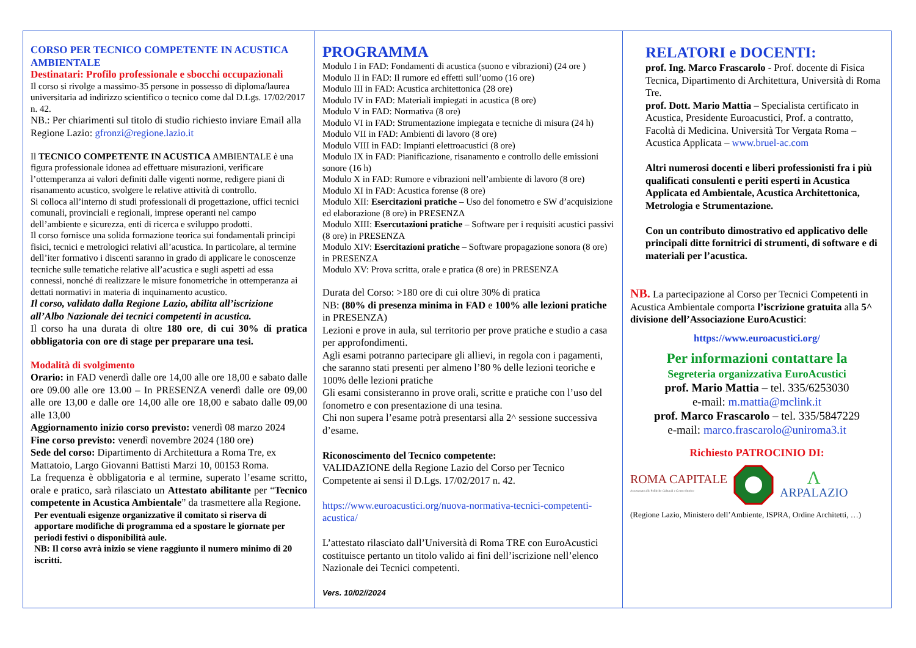CORSO PER TECNICO COMPETENTE IN ACUSTICA AMBIENTALE
Destinatari: Profilo professionale e sbocchi occupazionali
Il corso si rivolge a massimo-35 persone in possesso di diploma/laurea universitaria ad indirizzo scientifico o tecnico come dal D.Lgs. 17/02/2017 n. 42.
NB.: Per chiarimenti sul titolo di studio richiesto inviare Email alla Regione Lazio: gfronzi@regione.lazio.it
Il TECNICO COMPETENTE IN ACUSTICA AMBIENTALE è una figura professionale idonea ad effettuare misurazioni, verificare l’ottemperanza ai valori definiti dalle vigenti norme, redigere piani di risanamento acustico, svolgere le relative attività di controllo.
Si colloca all’interno di studi professionali di progettazione, uffici tecnici comunali, provinciali e regionali, imprese operanti nel campo dell’ambiente e sicurezza, enti di ricerca e sviluppo prodotti.
Il corso fornisce una solida formazione teorica sui fondamentali principi fisici, tecnici e metrologici relativi all’acustica. In particolare, al termine dell’iter formativo i discenti saranno in grado di applicare le conoscenze tecniche sulle tematiche relative all’acustica e sugli aspetti ad essa connessi, nonché di realizzare le misure fonometriche in ottemperanza ai dettati normativi in materia di inquinamento acustico.
Il corso, validato dalla Regione Lazio, abilita all’iscrizione all’Albo Nazionale dei tecnici competenti in acustica.
Il corso ha una durata di oltre 180 ore, di cui 30% di pratica obbligatoria con ore di stage per preparare una tesi.
Modalità di svolgimento
Orario: in FAD venerdì dalle ore 14,00 alle ore 18,00 e sabato dalle ore 09.00 alle ore 13.00 – In PRESENZA venerdì dalle ore 09,00 alle ore 13,00 e dalle ore 14,00 alle ore 18,00 e sabato dalle 09,00 alle 13,00
Aggiornamento inizio corso previsto: venerdì 08 marzo 2024
Fine corso previsto: venerdì novembre 2024 (180 ore)
Sede del corso: Dipartimento di Architettura a Roma Tre, ex Mattatoio, Largo Giovanni Battisti Marzi 10, 00153 Roma.
La frequenza è obbligatoria e al termine, superato l’esame scritto, orale e pratico, sarà rilasciato un Attestato abilitante per “Tecnico competente in Acustica Ambientale” da trasmettere alla Regione.
Per eventuali esigenze organizzative il comitato si riserva di apportare modifiche di programma ed a spostare le giornate per periodi festivi o disponibilità aule.
NB: Il corso avrà inizio se viene raggiunto il numero minimo di 20 iscritti.
PROGRAMMA
Modulo I in FAD: Fondamenti di acustica (suono e vibrazioni) (24 ore )
Modulo II in FAD: Il rumore ed effetti sull’uomo (16 ore)
Modulo III in FAD: Acustica architettonica (28 ore)
Modulo IV in FAD: Materiali impiegati in acustica (8 ore)
Modulo V in FAD: Normativa (8 ore)
Modulo VI in FAD: Strumentazione impiegata e tecniche di misura (24 h)
Modulo VII in FAD: Ambienti di lavoro (8 ore)
Modulo VIII in FAD: Impianti elettroacustici (8 ore)
Modulo IX in FAD: Pianificazione, risanamento e controllo delle emissioni sonore (16 h)
Modulo X in FAD: Rumore e vibrazioni nell’ambiente di lavoro (8 ore)
Modulo XI in FAD: Acustica forense (8 ore)
Modulo XII: Esercitazioni pratiche – Uso del fonometro e SW d’acquisizione ed elaborazione (8 ore) in PRESENZA
Modulo XIII: Esercutazioni pratiche – Software per i requisiti acustici passivi (8 ore) in PRESENZA
Modulo XIV: Esercitazioni pratiche – Software propagazione sonora (8 ore) in PRESENZA
Modulo XV: Prova scritta, orale e pratica (8 ore) in PRESENZA
Durata del Corso: >180 ore di cui oltre 30% di pratica
NB: (80% di presenza minima in FAD e 100% alle lezioni pratiche in PRESENZA)
Lezioni e prove in aula, sul territorio per prove pratiche e studio a casa per approfondimenti.
Agli esami potranno partecipare gli allievi, in regola con i pagamenti, che saranno stati presenti per almeno l’80 % delle lezioni teoriche e 100% delle lezioni pratiche
Gli esami consisteranno in prove orali, scritte e pratiche con l’uso del fonometro e con presentazione di una tesina.
Chi non supera l’esame potrà presentarsi alla 2^ sessione successiva d’esame.
Riconoscimento del Tecnico competente:
VALIDAZIONE della Regione Lazio del Corso per Tecnico Competente ai sensi il D.Lgs. 17/02/2017 n. 42.
https://www.euroacustici.org/nuova-normativa-tecnici-competenti-acustica/
L’attestato rilasciato dall’Università di Roma TRE con EuroAcustici costituisce pertanto un titolo valido ai fini dell’iscrizione nell’elenco Nazionale dei Tecnici competenti.
Vers. 10/02//2024
RELATORI e DOCENTI:
prof. Ing. Marco Frascarolo - Prof. docente di Fisica Tecnica, Dipartimento di Architettura, Università di Roma Tre.
prof. Dott. Mario Mattia – Specialista certificato in Acustica, Presidente Euroacustici, Prof. a contratto, Facoltà di Medicina. Università Tor Vergata Roma – Acustica Applicata – www.bruel-ac.com
Altri numerosi docenti e liberi professionisti fra i più qualificati consulenti e periti esperti in Acustica Applicata ed Ambientale, Acustica Architettonica, Metrologia e Strumentazione.
Con un contributo dimostrativo ed applicativo delle principali ditte fornitrici di strumenti, di software e di materiali per l’acustica.
NB. La partecipazione al Corso per Tecnici Competenti in Acustica Ambientale comporta l’iscrizione gratuita alla 5^ divisione dell’Associazione EuroAcustici:
https://www.euroacustici.org/
Per informazioni contattare la
Segreteria organizzativa EuroAcustici
prof. Mario Mattia – tel. 335/6253030
e-mail: m.mattia@mclink.it
prof. Marco Frascarolo – tel. 335/5847229
e-mail: marco.frascarolo@uniroma3.it
Richiesto PATROCINIO DI:
ROMA CAPITALE
Assessorato alle Politiche Culturali e Centro Storico
Λ
ARPALAZIO
(Regione Lazio, Ministero dell’Ambiente, ISPRA, Ordine Architetti, …)